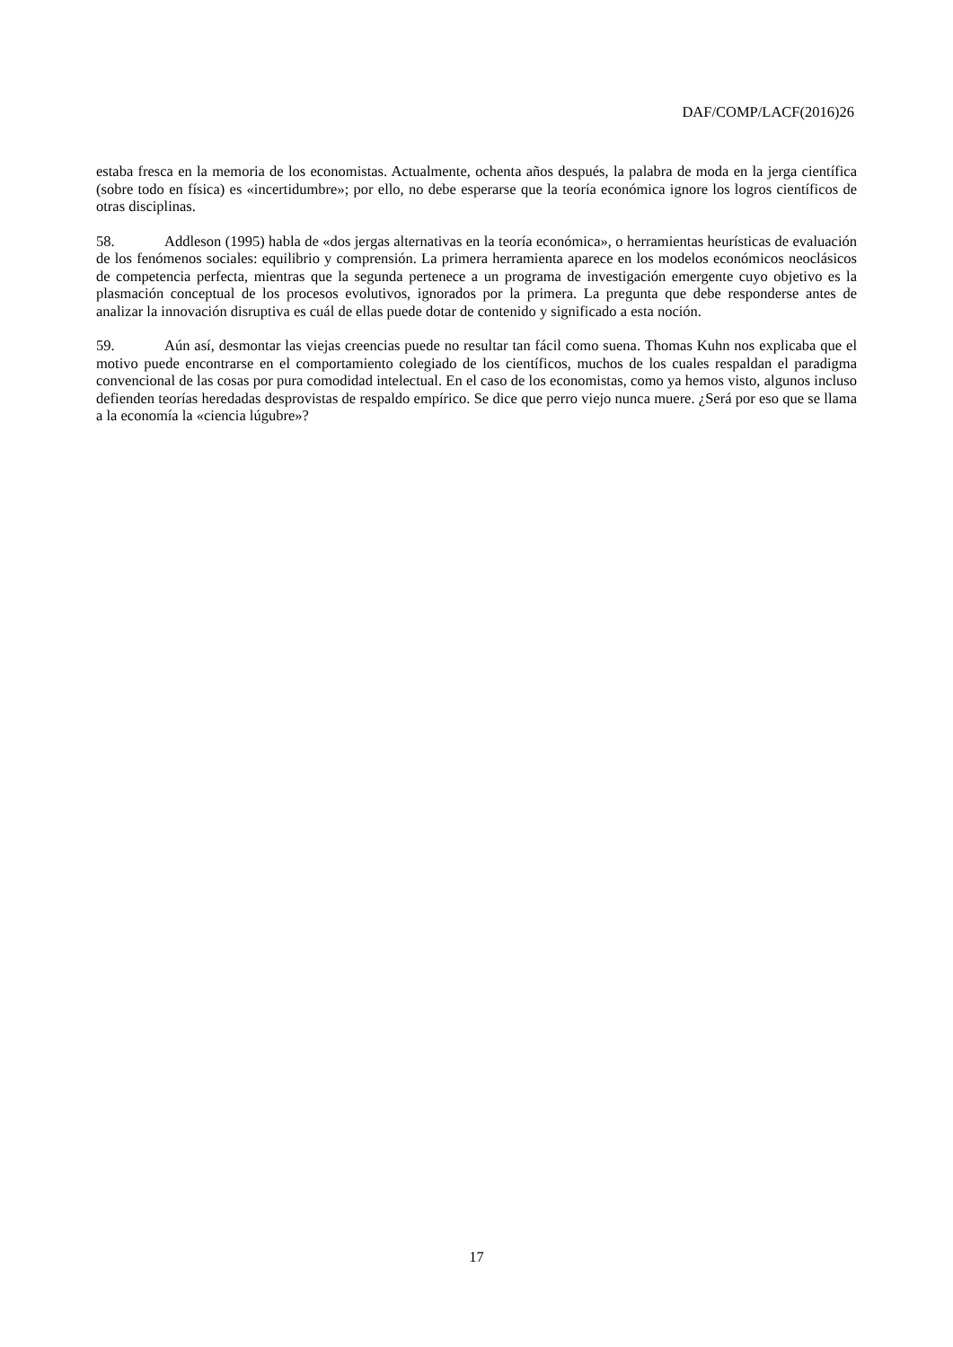DAF/COMP/LACF(2016)26
estaba fresca en la memoria de los economistas. Actualmente, ochenta años después, la palabra de moda en la jerga científica (sobre todo en física) es «incertidumbre»; por ello, no debe esperarse que la teoría económica ignore los logros científicos de otras disciplinas.
58. Addleson (1995) habla de «dos jergas alternativas en la teoría económica», o herramientas heurísticas de evaluación de los fenómenos sociales: equilibrio y comprensión. La primera herramienta aparece en los modelos económicos neoclásicos de competencia perfecta, mientras que la segunda pertenece a un programa de investigación emergente cuyo objetivo es la plasmación conceptual de los procesos evolutivos, ignorados por la primera. La pregunta que debe responderse antes de analizar la innovación disruptiva es cuál de ellas puede dotar de contenido y significado a esta noción.
59. Aún así, desmontar las viejas creencias puede no resultar tan fácil como suena. Thomas Kuhn nos explicaba que el motivo puede encontrarse en el comportamiento colegiado de los científicos, muchos de los cuales respaldan el paradigma convencional de las cosas por pura comodidad intelectual. En el caso de los economistas, como ya hemos visto, algunos incluso defienden teorías heredadas desprovistas de respaldo empírico. Se dice que perro viejo nunca muere. ¿Será por eso que se llama a la economía la «ciencia lúgubre»?
17